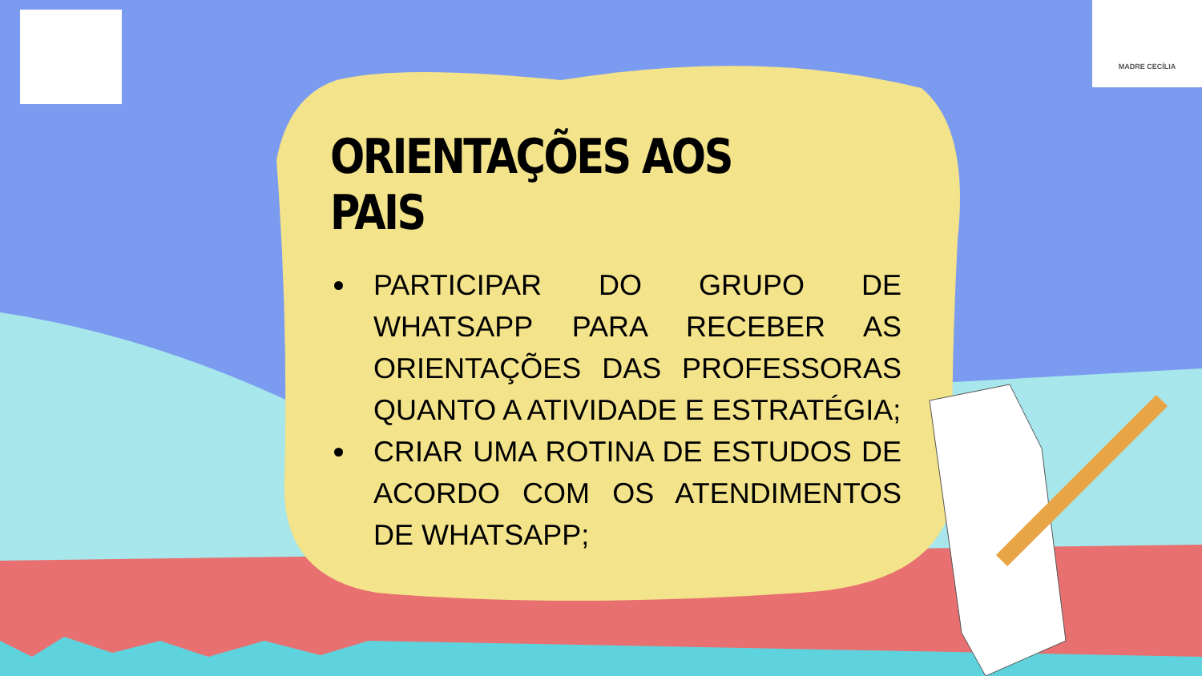MADRE CECÍLIA
ORIENTAÇÕES AOS PAIS
PARTICIPAR DO GRUPO DE WHATSAPP PARA RECEBER AS ORIENTAÇÕES DAS PROFESSORAS QUANTO A ATIVIDADE E ESTRATÉGIA;
CRIAR UMA ROTINA DE ESTUDOS DE ACORDO COM OS ATENDIMENTOS DE WHATSAPP;